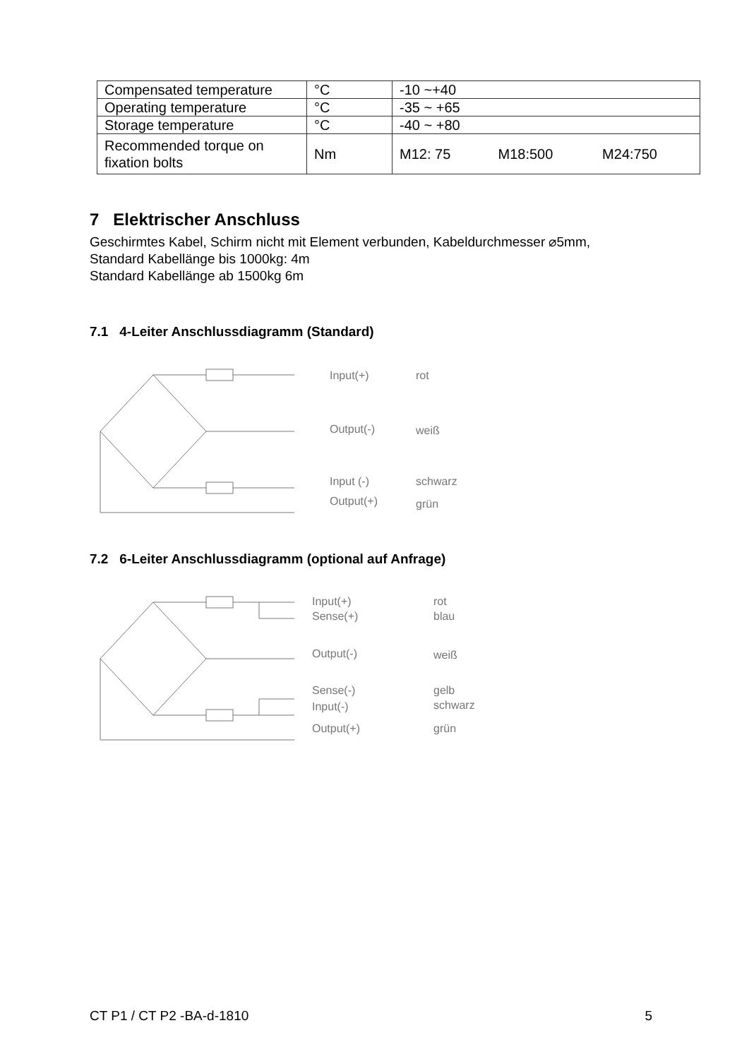| Compensated temperature | °C | -10 ~+40 | | |
| Operating temperature | °C | -35 ~ +65 | | |
| Storage temperature | °C | -40 ~ +80 | | |
| Recommended torque on fixation bolts | Nm | M12: 75 | M18:500 | M24:750 |
7 Elektrischer Anschluss
Geschirmtes Kabel, Schirm nicht mit Element verbunden, Kabeldurchmesser ⌀5mm,
Standard Kabellänge bis 1000kg: 4m
Standard Kabellänge ab 1500kg 6m
7.1 4-Leiter Anschlussdiagramm (Standard)
Input(+) rot
Output(-) weiß
Input (-) schwarz
Output(+) grün
7.2 6-Leiter Anschlussdiagramm (optional auf Anfrage)
Input(+) rot
Sense(+) blau
Output(-) weiß
Sense(-) gelb
Input(-) schwarz
Output(+) grün
CT P1 / CT P2 -BA-d-1810 5